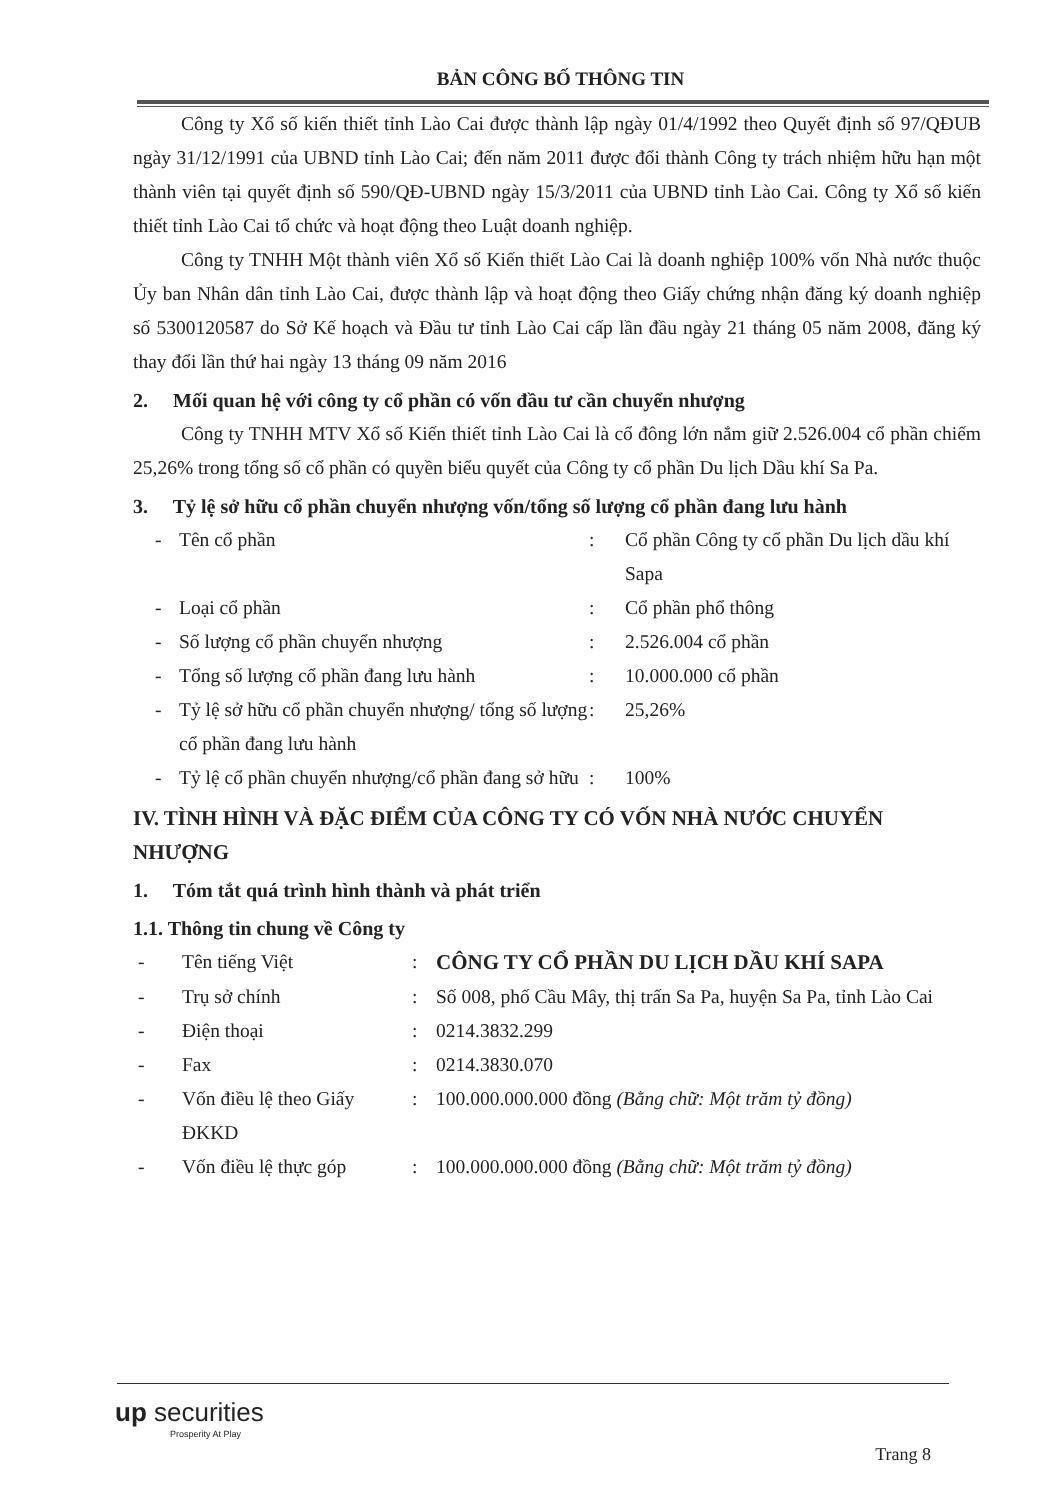BẢN CÔNG BỐ THÔNG TIN
Công ty Xổ số kiến thiết tỉnh Lào Cai được thành lập ngày 01/4/1992 theo Quyết định số 97/QĐUB ngày 31/12/1991 của UBND tỉnh Lào Cai; đến năm 2011 được đổi thành Công ty trách nhiệm hữu hạn một thành viên tại quyết định số 590/QĐ-UBND ngày 15/3/2011 của UBND tỉnh Lào Cai. Công ty Xổ số kiến thiết tỉnh Lào Cai tổ chức và hoạt động theo Luật doanh nghiệp.
Công ty TNHH Một thành viên Xổ số Kiến thiết Lào Cai là doanh nghiệp 100% vốn Nhà nước thuộc Ủy ban Nhân dân tỉnh Lào Cai, được thành lập và hoạt động theo Giấy chứng nhận đăng ký doanh nghiệp số 5300120587 do Sở Kế hoạch và Đầu tư tỉnh Lào Cai cấp lần đầu ngày 21 tháng 05 năm 2008, đăng ký thay đổi lần thứ hai ngày 13 tháng 09 năm 2016
2. Mối quan hệ với công ty cổ phần có vốn đầu tư cần chuyển nhượng
Công ty TNHH MTV Xổ số Kiến thiết tỉnh Lào Cai là cổ đông lớn nắm giữ 2.526.004 cổ phần chiếm 25,26% trong tổng số cổ phần có quyền biểu quyết của Công ty cổ phần Du lịch Dầu khí Sa Pa.
3. Tỷ lệ sở hữu cổ phần chuyển nhượng vốn/tổng số lượng cổ phần đang lưu hành
| - | Tên cổ phần | : | Cổ phần Công ty cổ phần Du lịch dầu khí Sapa |
| - | Loại cổ phần | : | Cổ phần phổ thông |
| - | Số lượng cổ phần chuyển nhượng | : | 2.526.004 cổ phần |
| - | Tổng số lượng cổ phần đang lưu hành | : | 10.000.000 cổ phần |
| - | Tỷ lệ sở hữu cổ phần chuyển nhượng/ tổng số lượng cổ phần đang lưu hành | : | 25,26% |
| - | Tỷ lệ cổ phần chuyển nhượng/cổ phần đang sở hữu | : | 100% |
IV. TÌNH HÌNH VÀ ĐẶC ĐIỂM CỦA CÔNG TY CÓ VỐN NHÀ NƯỚC CHUYỂN NHƯỢNG
1. Tóm tắt quá trình hình thành và phát triển
1.1. Thông tin chung về Công ty
| - | Tên tiếng Việt | : | CÔNG TY CỔ PHẦN DU LỊCH DẦU KHÍ SAPA |
| - | Trụ sở chính | : | Số 008, phố Cầu Mây, thị trấn Sa Pa, huyện Sa Pa, tỉnh Lào Cai |
| - | Điện thoại | : | 0214.3832.299 |
| - | Fax | : | 0214.3830.070 |
| - | Vốn điều lệ theo Giấy ĐKKD | : | 100.000.000.000 đồng (Bằng chữ: Một trăm tỷ đồng) |
| - | Vốn điều lệ thực góp | : | 100.000.000.000 đồng (Bằng chữ: Một trăm tỷ đồng) |
up securities
Prosperity At Play
Trang 8